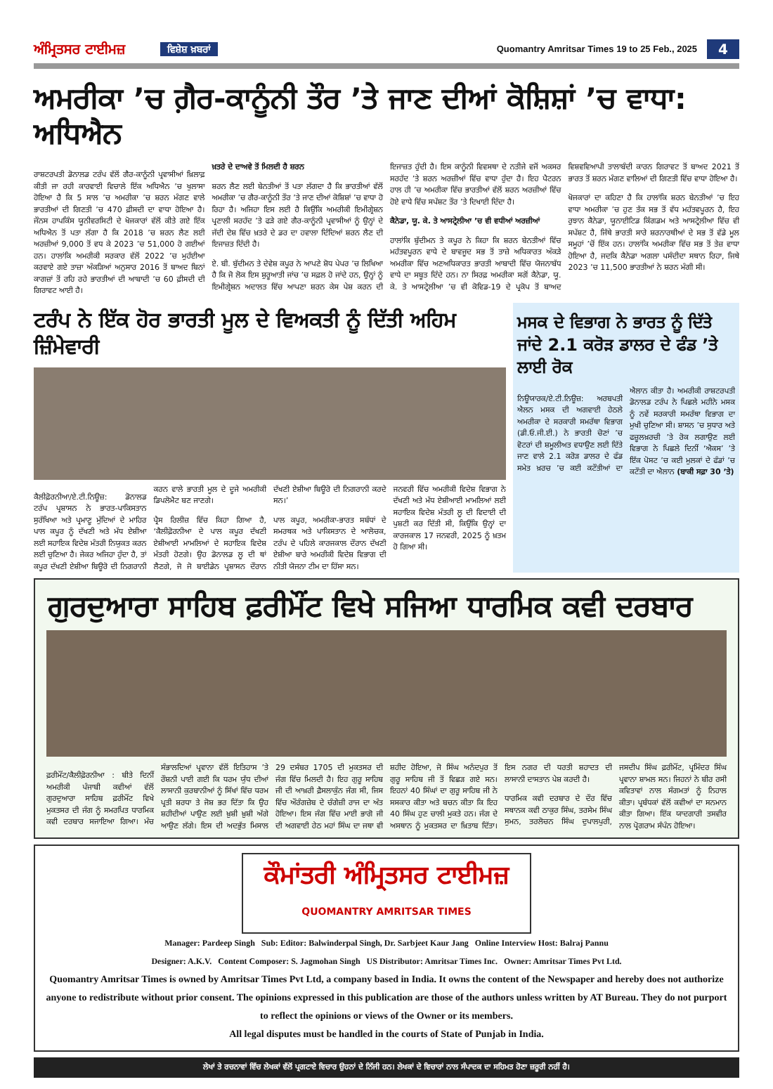ਅੰਮ੍ਰਿਤਸਰ ਟਾਈਮਜ਼
ਵਿਸ਼ੇਸ਼ ਖ਼ਬਰਾਂ Quomantry Amritsar Times 19 to 25 Feb., 2025 4
ਅਮਰੀਕਾ ’ਚ ਗ਼ੈਰ-ਕਾਨੂੰਨੀ ਤੌਰ ’ਤੇ ਜਾਣ ਦੀਆਂ ਕੋਸ਼ਿਸ਼ਾਂ ’ਚ ਵਾਧਾ: ਅਧਿਐਨ
ਰਾਸ਼ਟਰਪਤੀ ਡੋਨਾਲਡ ਟਰੰਪ ਵੱਲੋਂ ਗੈਰ-ਕਾਨੂੰਨੀ ਪ੍ਰਵਾਸੀਆਂ ਖ਼ਿਲਾਫ਼ ਕੀਤੀ ਜਾ ਰਹੀ ਕਾਰਵਾਈ ਵਿਚਾਲੇ ਇੱਕ ਅਧਿਐਨ ’ਚ ਖੁਲਾਸਾ ਹੋਇਆ ਹੈ ਕਿ 5 ਸਾਲ ’ਚ ਅਮਰੀਕਾ ’ਚ ਸ਼ਰਨ ਮੰਗਣ ਵਾਲੇ ਭਾਰਤੀਆਂ ਦੀ ਗਿਣਤੀ ’ਚ 470 ਫ਼ੀਸਦੀ ਦਾ ਵਾਧਾ ਹੋਇਆ ਹੈ। ਜੌਨਸ ਹਾਪਕਿੰਸ ਯੂਨੀਵਰਸਿਟੀ ਦੇ ਖੋਜਕਾਰਾਂ ਵੱਲੋਂ ਕੀਤੇ ਗਏ ਇੱਕ ਅਧਿਐਨ ਤੋਂ ਪਤਾ ਲੱਗਾ ਹੈ ਕਿ 2018 ’ਚ ਸ਼ਰਨ ਲੈਣ ਲਈ ਅਰਜ਼ੀਆਂ 9,000 ਤੋਂ ਵਧ ਕੇ 2023 ’ਚ 51,000 ਹੋ ਗਈਆਂ ਹਨ। ਹਾਲਾਂਕਿ ਅਮਰੀਕੀ ਸਰਕਾਰ ਵੱਲੋਂ 2022 ’ਚ ਮੁਹੱਈਆ ਕਰਵਾਏ ਗਏ ਤਾਜ਼ਾ ਅੰਕੜਿਆਂ ਅਨੁਸਾਰ 2016 ਤੋਂ ਬਾਅਦ ਬਿਨਾਂ ਕਾਗਜ਼ਾਂ ਤੋਂ ਰਹਿ ਰਹੇ ਭਾਰਤੀਆਂ ਦੀ ਆਬਾਦੀ ’ਚ 60 ਫ਼ੀਸਦੀ ਦੀ ਗਿਰਾਵਟ ਆਈ ਹੈ।
ਖ਼ਤਰੇ ਦੇ ਦਾਅਵੇ ਤੋਂ ਮਿਲਦੀ ਹੈ ਸ਼ਰਨ
ਸ਼ਰਨ ਲੈਣ ਲਈ ਬੇਨਤੀਆਂ ਤੋਂ ਪਤਾ ਲੱਗਦਾ ਹੈ ਕਿ ਭਾਰਤੀਆਂ ਵੱਲੋਂ ਅਮਰੀਕਾ ’ਚ ਗੈਰ-ਕਾਨੂੰਨੀ ਤੌਰ ’ਤੇ ਜਾਣ ਦੀਆਂ ਕੋਸ਼ਿਸ਼ਾਂ ’ਚ ਵਾਧਾ ਹੋ ਰਿਹਾ ਹੈ। ਅਜਿਹਾ ਇਸ ਲਈ ਹੈ ਕਿਉਂਕਿ ਅਮਰੀਕੀ ਇਮੀਗ੍ਰੇਸ਼ਨ ਪ੍ਰਣਾਲੀ ਸਰਹੱਦ ’ਤੇ ਫੜੇ ਗਏ ਗੈਰ-ਕਾਨੂੰਨੀ ਪ੍ਰਵਾਸੀਆਂ ਨੂੰ ਉਨ੍ਹਾਂ ਦੇ ਜੱਦੀ ਦੇਸ਼ ਵਿੱਚ ਖ਼ਤਰੇ ਦੇ ਡਰ ਦਾ ਹਵਾਲਾ ਦਿੰਦਿਆਂ ਸ਼ਰਨ ਲੈਣ ਦੀ ਇਜਾਜ਼ਤ ਦਿੰਦੀ ਹੈ।
ਏ. ਬੀ. ਬੁੱਦੀਮਨ ਤੇ ਦੇਵੇਸ਼ ਕਪੂਰ ਨੇ ਆਪਣੇ ਸ਼ੋਧ ਪੇਪਰ ’ਚ ਲਿਖਿਆ ਹੈ ਕਿ ਜੋ ਲੋਕ ਇਸ ਸ਼ੁਰੂਆਤੀ ਜਾਂਚ ’ਚ ਸਫ਼ਲ ਹੋ ਜਾਂਦੇ ਹਨ, ਉਨ੍ਹਾਂ ਨੂੰ ਇਮੀਗ੍ਰੇਸ਼ਨ ਅਦਾਲਤ ਵਿੱਚ ਆਪਣਾ ਸ਼ਰਨ ਕੇਸ ਪੇਸ਼ ਕਰਨ ਦੀ ਇਜਾਜ਼ਤ ਹੁੰਦੀ ਹੈ। ਇਸ ਕਾਨੂੰਨੀ ਵਿਵਸਥਾ ਦੇ ਨਤੀਜੇ ਵਜੋਂ ਅਕਸਰ ਸਰਹੱਦ ’ਤੇ ਸ਼ਰਨ ਅਰਜ਼ੀਆਂ ਵਿੱਚ ਵਾਧਾ ਹੁੰਦਾ ਹੈ। ਇਹ ਪੈਟਰਨ ਹਾਲ ਹੀ ’ਚ ਅਮਰੀਕਾ ਵਿੱਚ ਭਾਰਤੀਆਂ ਵੱਲੋਂ ਸ਼ਰਨ ਅਰਜ਼ੀਆਂ ਵਿੱਚ ਹੋਏ ਵਾਧੇ ਵਿੱਚ ਸਪੱਸ਼ਟ ਤੌਰ ’ਤੇ ਦਿਖਾਈ ਦਿੰਦਾ ਹੈ।
ਕੈਨੇਡਾ, ਯੂ. ਕੇ. ਤੇ ਆਸਟ੍ਰੇਲੀਆ ’ਚ ਵੀ ਵਧੀਆਂ ਅਰਜ਼ੀਆਂ
ਹਾਲਾਂਕਿ ਬੁੱਦੀਮਨ ਤੇ ਕਪੂਰ ਨੇ ਕਿਹਾ ਕਿ ਸ਼ਰਨ ਬੇਨਤੀਆਂ ਵਿੱਚ ਮਹੱਤਵਪੂਰਨ ਵਾਧੇ ਦੇ ਬਾਵਜੂਦ ਸਭ ਤੋਂ ਤਾਜ਼ੇ ਅਧਿਕਾਰਤ ਅੰਕੜੇ ਅਮਰੀਕਾ ਵਿੱਚ ਅਣਅਧਿਕਾਰਤ ਭਾਰਤੀ ਆਬਾਦੀ ਵਿੱਚ ਯੋਜਨਾਬੱਧ ਵਾਧੇ ਦਾ ਸਬੂਤ ਦਿੰਦੇ ਹਨ। ਨਾ ਸਿਰਫ਼ ਅਮਰੀਕਾ ਸਗੋਂ ਕੈਨੇਡਾ, ਯੂ. ਕੇ. ਤੇ ਆਸਟ੍ਰੇਲੀਆ ’ਚ ਵੀ ਕੋਵਿਡ-19 ਦੇ ਪ੍ਰਕੋਪ ਤੋਂ ਬਾਅਦ ਵਿਸ਼ਵਵਿਆਪੀ ਤਾਲਾਬੰਦੀ ਕਾਰਨ ਗਿਰਾਵਟ ਤੋਂ ਬਾਅਦ 2021 ਤੋਂ ਭਾਰਤ ਤੋਂ ਸ਼ਰਨ ਮੰਗਣ ਵਾਲਿਆਂ ਦੀ ਗਿਣਤੀ ਵਿੱਚ ਵਾਧਾ ਹੋਇਆ ਹੈ।
ਖੋਜਕਾਰਾਂ ਦਾ ਕਹਿਣਾ ਹੈ ਕਿ ਹਾਲਾਂਕਿ ਸ਼ਰਨ ਬੇਨਤੀਆਂ ’ਚ ਇਹ ਵਾਧਾ ਅਮਰੀਕਾ ’ਚ ਹੁਣ ਤੱਕ ਸਭ ਤੋਂ ਵੱਧ ਮਹੱਤਵਪੂਰਨ ਹੈ, ਇਹ ਰੁਝਾਨ ਕੈਨੇਡਾ, ਯੂਨਾਈਟਿਡ ਕਿੰਗਡਮ ਅਤੇ ਆਸਟ੍ਰੇਲੀਆ ਵਿੱਚ ਵੀ ਸਪੱਸ਼ਟ ਹੈ, ਜਿੱਥੇ ਭਾਰਤੀ ਸਾਰੇ ਸ਼ਰਨਾਰਥੀਆਂ ਦੇ ਸਭ ਤੋਂ ਵੱਡੇ ਮੂਲ ਸਮੂਹਾਂ ’ਚੋਂ ਇੱਕ ਹਨ। ਹਾਲਾਂਕਿ ਅਮਰੀਕਾ ਵਿੱਚ ਸਭ ਤੋਂ ਤੇਜ਼ ਵਾਧਾ ਹੋਇਆ ਹੈ, ਜਦਕਿ ਕੈਨੇਡਾ ਅਗਲਾ ਪਸੰਦੀਦਾ ਸਥਾਨ ਰਿਹਾ, ਜਿਥੇ 2023 ’ਚ 11,500 ਭਾਰਤੀਆਂ ਨੇ ਸ਼ਰਨ ਮੰਗੀ ਸੀ।
ਟਰੰਪ ਨੇ ਇੱਕ ਹੋਰ ਭਾਰਤੀ ਮੂਲ ਦੇ ਵਿਅਕਤੀ ਨੂੰ ਦਿੱਤੀ ਅਹਿਮ ਜ਼ਿੰਮੇਵਾਰੀ
ਕੈਲੀਫ਼ੋਰਨੀਆ/ਏ.ਟੀ.ਨਿਊਜ਼: ਡੋਨਾਲਡ ਟਰੰਪ ਪ੍ਰਸ਼ਾਸਨ ਨੇ ਭਾਰਤ-ਪਾਕਿਸਤਾਨ ਸੁਰੱਖਿਆ ਅਤੇ ਪ੍ਰਮਾਣੂ ਮੁੱਦਿਆਂ ਦੇ ਮਾਹਿਰ ਪਾਲ ਕਪੂਰ ਨੂੰ ਦੱਖਣੀ ਅਤੇ ਮੱਧ ਏਸ਼ੀਆ ਲਈ ਸਹਾਇਕ ਵਿਦੇਸ਼ ਮੰਤਰੀ ਨਿਯੁਕਤ ਕਰਨ ਲਈ ਚੁਣਿਆ ਹੈ। ਜੇਕਰ ਅਜਿਹਾ ਹੁੰਦਾ ਹੈ, ਤਾਂ ਕਪੂਰ ਦੱਖਣੀ ਏਸ਼ੀਆ ਬਿਊਰੋ ਦੀ ਨਿਗਰਾਨੀ ਕਰਨ ਵਾਲੇ ਭਾਰਤੀ ਮੂਲ ਦੇ ਦੂਜੇ ਅਮਰੀਕੀ ਡਿਪਲੋਮੈਟ ਬਣ ਜਾਣਗੇ।
ਪ੍ਰੈਸ ਰਿਲੀਜ਼ ਵਿੱਚ ਕਿਹਾ ਗਿਆ ਹੈ, ‘ਕੈਲੀਫ਼ੋਰਨੀਆ ਦੇ ਪਾਲ ਕਪੂਰ ਦੱਖਣੀ ਏਸ਼ੀਆਈ ਮਾਮਲਿਆਂ ਦੇ ਸਹਾਇਕ ਵਿਦੇਸ਼ ਮੰਤਰੀ ਹੋਣਗੇ। ਉਹ ਡੋਨਾਲਡ ਲੂ ਦੀ ਥਾਂ ਲੈਣਗੇ, ਜੋ ਜੋ ਬਾਈਡੇਨ ਪ੍ਰਸ਼ਾਸਨ ਦੌਰਾਨ ਦੱਖਣੀ ਏਸ਼ੀਆ ਬਿਊਰੋ ਦੀ ਨਿਗਰਾਨੀ ਕਰਦੇ ਸਨ।’
ਪਾਲ ਕਪੂਰ, ਅਮਰੀਕਾ-ਭਾਰਤ ਸਬੰਧਾਂ ਦੇ ਸਮਰਥਕ ਅਤੇ ਪਾਕਿਸਤਾਨ ਦੇ ਆਲੋਚਕ, ਟਰੰਪ ਦੇ ਪਹਿਲੇ ਕਾਰਜਕਾਲ ਦੌਰਾਨ ਦੱਖਣੀ ਏਸ਼ੀਆ ਬਾਰੇ ਅਮਰੀਕੀ ਵਿਦੇਸ਼ ਵਿਭਾਗ ਦੀ ਨੀਤੀ ਯੋਜਨਾ ਟੀਮ ਦਾ ਹਿੱਸਾ ਸਨ।
ਜਨਵਰੀ ਵਿੱਚ ਅਮਰੀਕੀ ਵਿਦੇਸ਼ ਵਿਭਾਗ ਨੇ ਦੱਖਣੀ ਅਤੇ ਮੱਧ ਏਸ਼ੀਆਈ ਮਾਮਲਿਆਂ ਲਈ ਸਹਾਇਕ ਵਿਦੇਸ਼ ਮੰਤਰੀ ਲੂ ਦੀ ਵਿਦਾਈ ਦੀ ਪੁਸ਼ਟੀ ਕਰ ਦਿੱਤੀ ਸੀ, ਕਿਉਂਕਿ ਉਨ੍ਹਾਂ ਦਾ ਕਾਰਜਕਾਲ 17 ਜਨਵਰੀ, 2025 ਨੂੰ ਖ਼ਤਮ ਹੋ ਗਿਆ ਸੀ।
ਮਸਕ ਦੇ ਵਿਭਾਗ ਨੇ ਭਾਰਤ ਨੂੰ ਦਿੱਤੇ ਜਾਂਦੇ 2.1 ਕਰੋੜ ਡਾਲਰ ਦੇ ਫੰਡ ’ਤੇ ਲਾਈ ਰੋਕ
ਨਿਊਯਾਰਕ/ਏ.ਟੀ.ਨਿਊਜ਼: ਅਰਬਪਤੀ ਐਲਨ ਮਸਕ ਦੀ ਅਗਵਾਈ ਹੇਠਲੇ ਅਮਰੀਕਾ ਦੇ ਸਰਕਾਰੀ ਸਮਰੱਥਾ ਵਿਭਾਗ (ਡੀ.ਓ.ਜੀ.ਈ.) ਨੇ ਭਾਰਤੀ ਚੋਣਾਂ ’ਚ ਵੋਟਰਾਂ ਦੀ ਸ਼ਮੂਲੀਅਤ ਵਧਾਉਣ ਲਈ ਦਿੱਤੇ ਜਾਣ ਵਾਲੇ 2.1 ਕਰੋੜ ਡਾਲਰ ਦੇ ਫੰਡ ਸਮੇਤ ਖ਼ਰਚ ’ਚ ਕਈ ਕਟੌਤੀਆਂ ਦਾ ਐਲਾਨ ਕੀਤਾ ਹੈ। ਅਮਰੀਕੀ ਰਾਸ਼ਟਰਪਤੀ ਡੋਨਾਲਡ ਟਰੰਪ ਨੇ ਪਿਛਲੇ ਮਹੀਨੇ ਮਸਕ ਨੂੰ ਨਵੇਂ ਸਰਕਾਰੀ ਸਮਰੱਥਾ ਵਿਭਾਗ ਦਾ ਮੁਖੀ ਚੁਣਿਆ ਸੀ। ਸ਼ਾਸਨ ’ਚ ਸੁਧਾਰ ਅਤੇ ਫਜ਼ੂਲਖ਼ਰਚੀ ’ਤੇ ਰੋਕ ਲਗਾਉਣ ਲਈ ਵਿਭਾਗ ਨੇ ਪਿਛਲੇ ਦਿਨੀਂ ‘ਐਕਸ’ ’ਤੇ ਇੱਕ ਪੋਸਟ ’ਚ ਕਈ ਮੁਲਕਾਂ ਦੇ ਫੰਡਾਂ ’ਚ ਕਟੌਤੀ ਦਾ ਐਲਾਨ (ਬਾਕੀ ਸਫ਼ਾ 30 ’ਤੇ)
ਗੁਰਦੁਆਰਾ ਸਾਹਿਬ ਫ਼ਰੀਮੌਂਟ ਵਿਖੇ ਸਜਿਆ ਧਾਰਮਿਕ ਕਵੀ ਦਰਬਾਰ
ਫ਼ਰੀਮੌਂਟ/ਕੈਲੀਫ਼ੋਰਨੀਆ : ਬੀਤੇ ਦਿਨੀਂ ਅਮਰੀਕੀ ਪੰਜਾਬੀ ਕਵੀਆਂ ਵੱਲੋਂ ਗੁਰਦੁਆਰਾ ਸਾਹਿਬ ਫ਼ਰੀਮੌਂਟ ਵਿਖੇ ਮੁਕਤਸਰ ਦੀ ਜੰਗ ਨੂੰ ਸਮਰਪਿਤ ਧਾਰਮਿਕ ਕਵੀ ਦਰਬਾਰ ਸਜਾਇਆ ਗਿਆ। ਮੰਚ ਸੰਭਾਲਦਿਆਂ ਪ੍ਰਵਾਨਾ ਵੱਲੋਂ ਇਤਿਹਾਸ ’ਤੇ ਰੌਸ਼ਨੀ ਪਾਈ ਗਈ ਕਿ ਧਰਮ ਯੁੱਧ ਦੀਆਂ ਲਾਸਾਨੀ ਕੁਰਬਾਨੀਆਂ ਨੂੰ ਸਿੱਖਾਂ ਵਿੱਚ ਧਰਮ ਪ੍ਰਤੀ ਸ਼ਰਧਾ ਤੇ ਜੋਸ਼ ਭਰ ਦਿੱਤਾ ਕਿ ਉਹ ਸ਼ਹੀਦੀਆਂ ਪਾਉਣ ਲਈ ਖ਼ੁਸ਼ੀ ਖ਼ੁਸ਼ੀ ਅੱਗੇ ਆਉਣ ਲੱਗੇ। ਇਸ ਦੀ ਅਦਭੁੱਤ ਮਿਸਾਲ 29 ਦਸੰਬਰ 1705 ਦੀ ਮੁਕਤਸਰ ਦੀ ਜੰਗ ਵਿੱਚ ਮਿਲਦੀ ਹੈ। ਇਹ ਗੁਰੂ ਸਾਹਿਬ ਜੀ ਦੀ ਆਖ਼ਰੀ ਫ਼ੈਸਲਾਕੁੰਨ ਜੰਗ ਸੀ, ਜਿਸ ਵਿੱਚ ਔਰੰਗਜ਼ੇਬ ਦੇ ਚੰਗੇਜ਼ੀ ਰਾਜ ਦਾ ਅੰਤ ਹੋਇਆ। ਇਸ ਜੰਗ ਵਿੱਚ ਮਾਈ ਭਾਗੋ ਜੀ ਦੀ ਅਗਵਾਈ ਹੇਠ ਮਹਾਂ ਸਿੰਘ ਦਾ ਜਥਾ ਵੀ ਸ਼ਹੀਦ ਹੋਇਆ, ਜੋ ਸਿੰਘ ਅਨੰਦਪੁਰ ਤੋਂ ਗੁਰੂ ਸਾਹਿਬ ਜੀ ਤੋਂ ਵਿਛੜ ਗਏ ਸਨ। ਇਹਨਾਂ 40 ਸਿੰਘਾਂ ਦਾ ਗੁਰੂ ਸਾਹਿਬ ਜੀ ਨੇ ਸਸਕਾਰ ਕੀਤਾ ਅਤੇ ਬਚਨ ਕੀਤਾ ਕਿ ਇਹ 40 ਸਿੰਘ ਹੁਣ ਚਾਲੀ ਮੁਕਤੇ ਹਨ। ਜੰਗ ਦੇ ਅਸਥਾਨ ਨੂੰ ਮੁਕਤਸਰ ਦਾ ਖ਼ਿਤਾਬ ਦਿੱਤਾ। ਇਸ ਨਗਰ ਦੀ ਧਰਤੀ ਸ਼ਹਾਦਤ ਦੀ ਲਾਸਾਨੀ ਦਾਸਤਾਨ ਪੇਸ਼ ਕਰਦੀ ਹੈ।
ਧਾਰਮਿਕ ਕਵੀ ਦਰਬਾਰ ਦੇ ਦੌਰ ਵਿੱਚ ਸਥਾਨਕ ਕਵੀ ਠਾਕੁਰ ਸਿੰਘ, ਤਰਸੇਮ ਸਿੰਘ ਸੁਮਨ, ਤਰਲੋਚਨ ਸਿੰਘ ਦੁਪਾਲਪੁਰੀ, ਜਸਦੀਪ ਸਿੰਘ ਫ਼ਰੀਮੌਂਟ, ਪ੍ਰਮਿੰਦਰ ਸਿੰਘ ਪ੍ਰਵਾਨਾ ਸ਼ਾਮਲ ਸਨ। ਜਿਹਨਾਂ ਨੇ ਬੀਰ ਰਸੀ ਕਵਿਤਾਵਾਂ ਨਾਲ ਸੰਗਮਤਾਂ ਨੂੰ ਨਿਹਾਲ ਕੀਤਾ। ਪ੍ਰਬੰਧਕਾਂ ਵੱਲੋਂ ਕਵੀਆਂ ਦਾ ਸਨਮਾਨ ਕੀਤਾ ਗਿਆ। ਇੱਕ ਯਾਦਗਾਰੀ ਤਸਵੀਰ ਨਾਲ ਪ੍ਰੋਗਰਾਮ ਸੰਪੰਨ ਹੋਇਆ।
ਕੌਮਾਂਤਰੀ ਅੰਮ੍ਰਿਤਸਰ ਟਾਈਮਜ਼
QUOMANTRY AMRITSAR TIMES
Manager: Pardeep Singh Sub: Editor: Balwinderpal Singh, Dr. Sarbjeet Kaur Jang Online Interview Host: Balraj Pannu
Designer: A.K.V. Content Composer: S. Jagmohan Singh US Distributor: Amritsar Times Inc. Owner: Amritsar Times Pvt Ltd.
Quomantry Amritsar Times is owned by Amritsar Times Pvt Ltd, a company based in India. It owns the content of the Newspaper and hereby does not authorize anyone to redistribute without prior consent. The opinions expressed in this publication are those of the authors unless written by AT Bureau. They do not purport to reflect the opinions or views of the Owner or its members.
All legal disputes must be handled in the courts of State of Punjab in India.
ਲੇਖਾਂ ਤੇ ਰਚਨਾਵਾਂ ਵਿੱਚ ਲੇਖਕਾਂ ਵੱਲੋਂ ਪ੍ਰਗਟਾਏ ਵਿਚਾਰ ਉਹਨਾਂ ਦੇ ਨਿੱਜੀ ਹਨ। ਲੇਖਕਾਂ ਦੇ ਵਿਚਾਰਾਂ ਨਾਲ ਸੰਪਾਦਕ ਦਾ ਸਹਿਮਤ ਹੋਣਾ ਜ਼ਰੂਰੀ ਨਹੀਂ ਹੈ।